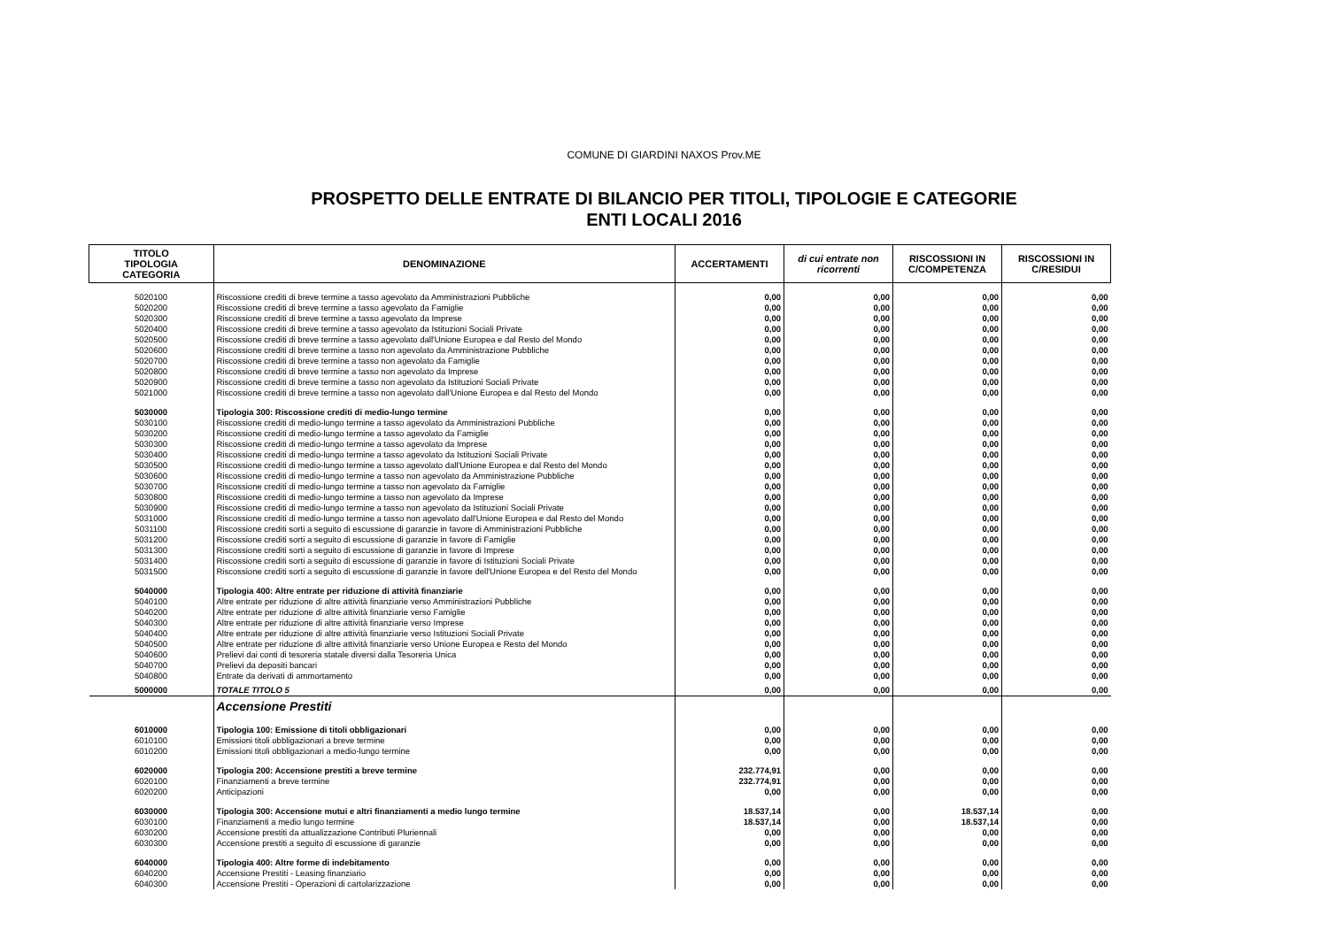COMUNE DI GIARDINI NAXOS Prov.ME
PROSPETTO DELLE ENTRATE DI BILANCIO PER TITOLI, TIPOLOGIE E CATEGORIE
ENTI LOCALI 2016
| TITOLO TIPOLOGIA CATEGORIA | DENOMINAZIONE | ACCERTAMENTI | di cui entrate non ricorrenti | RISCOSSIONI IN C/COMPETENZA | RISCOSSIONI IN C/RESIDUI |
| --- | --- | --- | --- | --- | --- |
| 5020100 | Riscossione crediti di breve termine a tasso agevolato da Amministrazioni Pubbliche | 0,00 | 0,00 | 0,00 | 0,00 |
| 5020200 | Riscossione crediti di breve termine a tasso agevolato da Famiglie | 0,00 | 0,00 | 0,00 | 0,00 |
| 5020300 | Riscossione crediti di breve termine a tasso agevolato da Imprese | 0,00 | 0,00 | 0,00 | 0,00 |
| 5020400 | Riscossione crediti di breve termine a tasso agevolato da Istituzioni Sociali Private | 0,00 | 0,00 | 0,00 | 0,00 |
| 5020500 | Riscossione crediti di breve termine a tasso agevolato dall'Unione Europea e dal Resto del Mondo | 0,00 | 0,00 | 0,00 | 0,00 |
| 5020600 | Riscossione crediti di breve termine a tasso non agevolato da Amministrazione Pubbliche | 0,00 | 0,00 | 0,00 | 0,00 |
| 5020700 | Riscossione crediti di breve termine a tasso non agevolato da Famiglie | 0,00 | 0,00 | 0,00 | 0,00 |
| 5020800 | Riscossione crediti di breve termine a tasso non agevolato da Imprese | 0,00 | 0,00 | 0,00 | 0,00 |
| 5020900 | Riscossione crediti di breve termine a tasso non agevolato da Istituzioni Sociali Private | 0,00 | 0,00 | 0,00 | 0,00 |
| 5021000 | Riscossione crediti di breve termine a tasso non agevolato dall'Unione Europea e dal Resto del Mondo | 0,00 | 0,00 | 0,00 | 0,00 |
| 5030000 | Tipologia 300: Riscossione crediti di medio-lungo termine | 0,00 | 0,00 | 0,00 | 0,00 |
| 5030100 | Riscossione crediti di medio-lungo termine a tasso agevolato da Amministrazioni Pubbliche | 0,00 | 0,00 | 0,00 | 0,00 |
| 5030200 | Riscossione crediti di medio-lungo termine a tasso agevolato da Famiglie | 0,00 | 0,00 | 0,00 | 0,00 |
| 5030300 | Riscossione crediti di medio-lungo termine a tasso agevolato da Imprese | 0,00 | 0,00 | 0,00 | 0,00 |
| 5030400 | Riscossione crediti di medio-lungo termine a tasso agevolato da Istituzioni Sociali Private | 0,00 | 0,00 | 0,00 | 0,00 |
| 5030500 | Riscossione crediti di medio-lungo termine a tasso agevolato dall'Unione Europea e dal Resto del Mondo | 0,00 | 0,00 | 0,00 | 0,00 |
| 5030600 | Riscossione crediti di medio-lungo termine a tasso non agevolato da Amministrazione Pubbliche | 0,00 | 0,00 | 0,00 | 0,00 |
| 5030700 | Riscossione crediti di medio-lungo termine a tasso non agevolato da Famiglie | 0,00 | 0,00 | 0,00 | 0,00 |
| 5030800 | Riscossione crediti di medio-lungo termine a tasso non agevolato da Imprese | 0,00 | 0,00 | 0,00 | 0,00 |
| 5030900 | Riscossione crediti di medio-lungo termine a tasso non agevolato da Istituzioni Sociali Private | 0,00 | 0,00 | 0,00 | 0,00 |
| 5031000 | Riscossione crediti di medio-lungo termine a tasso non agevolato dall'Unione Europea e dal Resto del Mondo | 0,00 | 0,00 | 0,00 | 0,00 |
| 5031100 | Riscossione crediti sorti a seguito di escussione di garanzie in favore di Amministrazioni Pubbliche | 0,00 | 0,00 | 0,00 | 0,00 |
| 5031200 | Riscossione crediti sorti a seguito di escussione di garanzie in favore di Famiglie | 0,00 | 0,00 | 0,00 | 0,00 |
| 5031300 | Riscossione crediti sorti a seguito di escussione di garanzie in favore di Imprese | 0,00 | 0,00 | 0,00 | 0,00 |
| 5031400 | Riscossione crediti sorti a seguito di escussione di garanzie in favore di Istituzioni Sociali Private | 0,00 | 0,00 | 0,00 | 0,00 |
| 5031500 | Riscossione crediti sorti a seguito di escussione di garanzie in favore dell'Unione Europea e del Resto del Mondo | 0,00 | 0,00 | 0,00 | 0,00 |
| 5040000 | Tipologia 400: Altre entrate per riduzione di attività finanziarie | 0,00 | 0,00 | 0,00 | 0,00 |
| 5040100 | Altre entrate per riduzione di altre attività finanziarie verso Amministrazioni Pubbliche | 0,00 | 0,00 | 0,00 | 0,00 |
| 5040200 | Altre entrate per riduzione di altre attività finanziarie verso Famiglie | 0,00 | 0,00 | 0,00 | 0,00 |
| 5040300 | Altre entrate per riduzione di altre attività finanziarie verso Imprese | 0,00 | 0,00 | 0,00 | 0,00 |
| 5040400 | Altre entrate per riduzione di altre attività finanziarie verso Istituzioni Sociali Private | 0,00 | 0,00 | 0,00 | 0,00 |
| 5040500 | Altre entrate per riduzione di altre attività finanziarie verso Unione Europea e Resto del Mondo | 0,00 | 0,00 | 0,00 | 0,00 |
| 5040600 | Prelievi dai conti di tesoreria statale diversi dalla Tesoreria Unica | 0,00 | 0,00 | 0,00 | 0,00 |
| 5040700 | Prelievi da depositi bancari | 0,00 | 0,00 | 0,00 | 0,00 |
| 5040800 | Entrate da derivati di ammortamento | 0,00 | 0,00 | 0,00 | 0,00 |
| 5000000 | TOTALE TITOLO 5 | 0,00 | 0,00 | 0,00 | 0,00 |
| | Accensione Prestiti | | | | |
| 6010000 | Tipologia 100: Emissione di titoli obbligazionari | 0,00 | 0,00 | 0,00 | 0,00 |
| 6010100 | Emissioni titoli obbligazionari a breve termine | 0,00 | 0,00 | 0,00 | 0,00 |
| 6010200 | Emissioni titoli obbligazionari a medio-lungo termine | 0,00 | 0,00 | 0,00 | 0,00 |
| 6020000 | Tipologia 200: Accensione prestiti a breve termine | 232.774,91 | 0,00 | 0,00 | 0,00 |
| 6020100 | Finanziamenti a breve termine | 232.774,91 | 0,00 | 0,00 | 0,00 |
| 6020200 | Anticipazioni | 0,00 | 0,00 | 0,00 | 0,00 |
| 6030000 | Tipologia 300: Accensione mutui e altri finanziamenti a medio lungo termine | 18.537,14 | 0,00 | 18.537,14 | 0,00 |
| 6030100 | Finanziamenti a medio lungo termine | 18.537,14 | 0,00 | 18.537,14 | 0,00 |
| 6030200 | Accensione prestiti da attualizzazione Contributi Pluriennali | 0,00 | 0,00 | 0,00 | 0,00 |
| 6030300 | Accensione prestiti a seguito di escussione di garanzie | 0,00 | 0,00 | 0,00 | 0,00 |
| 6040000 | Tipologia 400: Altre forme di indebitamento | 0,00 | 0,00 | 0,00 | 0,00 |
| 6040200 | Accensione Prestiti - Leasing finanziario | 0,00 | 0,00 | 0,00 | 0,00 |
| 6040300 | Accensione Prestiti - Operazioni di cartolarizzazione | 0,00 | 0,00 | 0,00 | 0,00 |